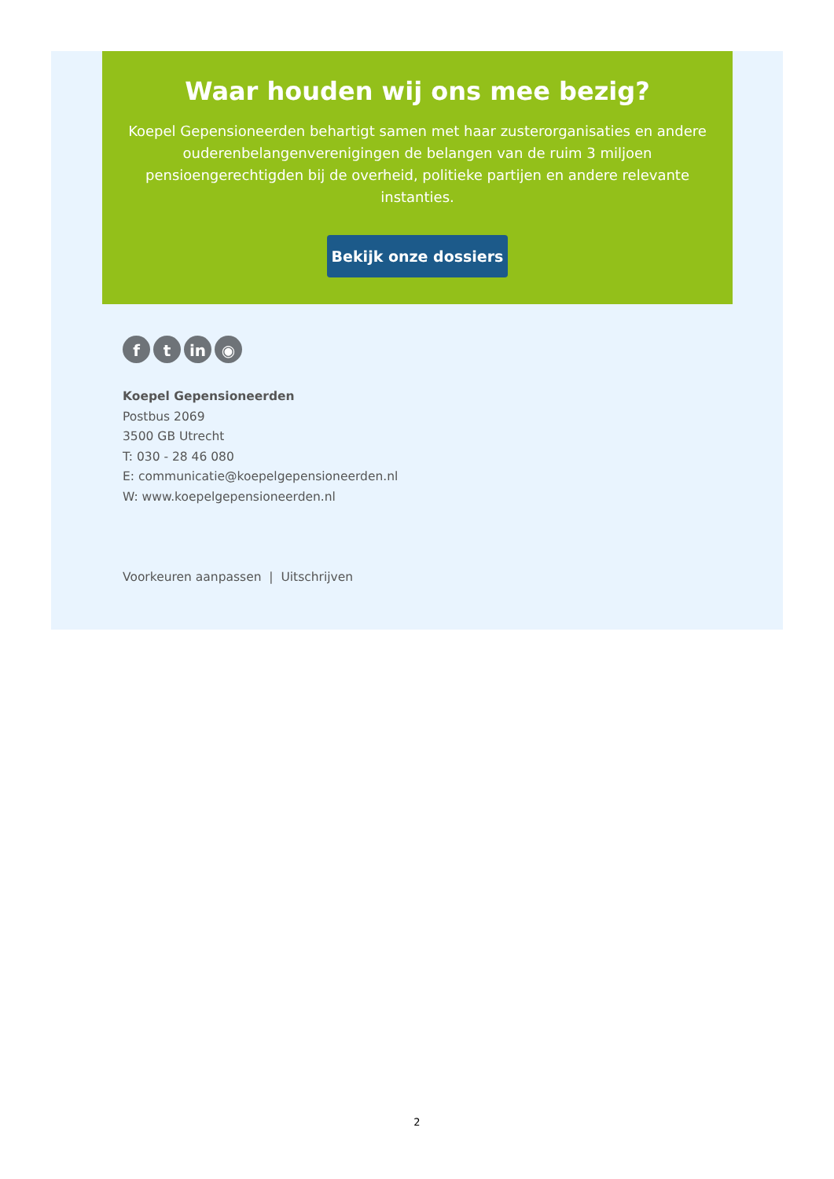Waar houden wij ons mee bezig?
Koepel Gepensioneerden behartigt samen met haar zusterorganisaties en andere ouderenbelangenverenigingen de belangen van de ruim 3 miljoen pensioengerechtigden bij de overheid, politieke partijen en andere relevante instanties.
Bekijk onze dossiers
f t in ◉
Koepel Gepensioneerden
Postbus 2069
3500 GB Utrecht
T: 030 - 28 46 080
E: communicatie@koepelgepensioneerden.nl
W: www.koepelgepensioneerden.nl
Voorkeuren aanpassen | Uitschrijven
2